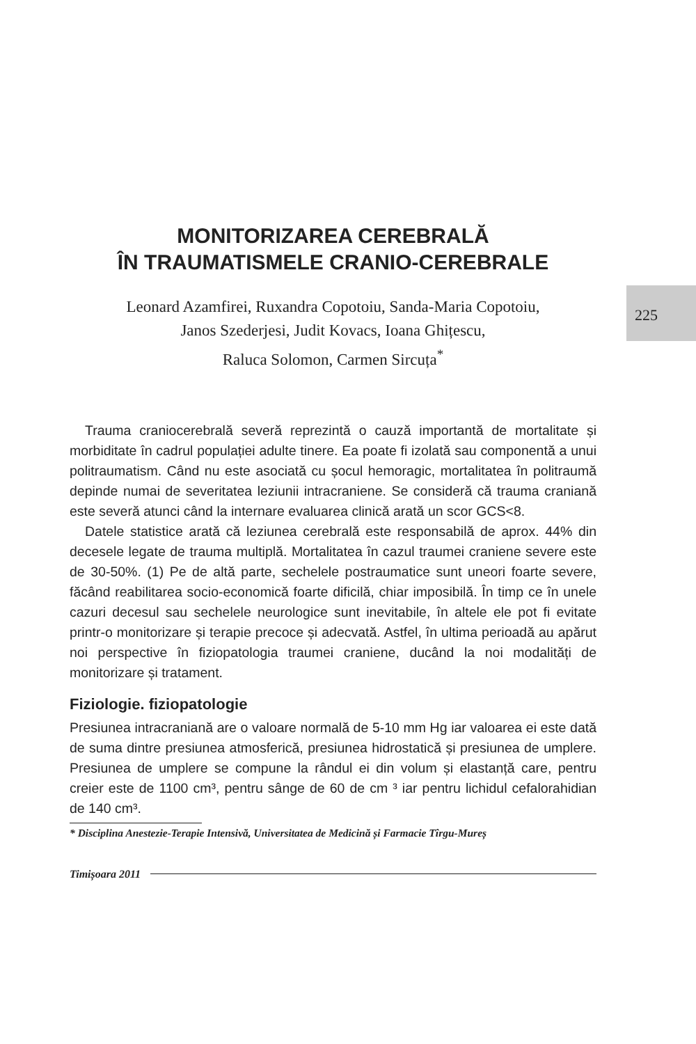225
MONITORIZAREA CEREBRALĂ
ÎN TRAUMATISMELE CRANIO-CEREBRALE
Leonard Azamfirei, Ruxandra Copotoiu, Sanda-Maria Copotoiu,
Janos Szederjesi, Judit Kovacs, Ioana Ghițescu,
Raluca Solomon, Carmen Sircuța<sup>*</sup>
Trauma craniocerebrală severă reprezintă o cauză importantă de mortalitate și morbiditate în cadrul populației adulte tinere. Ea poate fi izolată sau componentă a unui politraumatism. Când nu este asociată cu șocul hemoragic, mortalitatea în politraumă depinde numai de severitatea leziunii intracraniene. Se consideră că trauma craniană este severă atunci când la internare evaluarea clinică arată un scor GCS<8.
Datele statistice arată că leziunea cerebrală este responsabilă de aprox. 44% din decesele legate de trauma multiplă. Mortalitatea în cazul traumei craniene severe este de 30-50%. (1) Pe de altă parte, sechelele postraumatice sunt uneori foarte severe, făcând reabilitarea socio-economică foarte dificilă, chiar imposibilă. În timp ce în unele cazuri decesul sau sechelele neurologice sunt inevitabile, în altele ele pot fi evitate printr-o monitorizare și terapie precoce și adecvată. Astfel, în ultima perioadă au apărut noi perspective în fiziopatologia traumei craniene, ducând la noi modalități de monitorizare și tratament.
Fiziologie. fiziopatologie
Presiunea intracraniană are o valoare normală de 5-10 mm Hg iar valoarea ei este dată de suma dintre presiunea atmosferică, presiunea hidrostatică și presiunea de umplere. Presiunea de umplere se compune la rândul ei din volum și elastanță care, pentru creier este de 1100 cm³, pentru sânge de 60 de cm ³ iar pentru lichidul cefalorahidian de 140 cm³.
* Disciplina Anestezie-Terapie Intensivă, Universitatea de Medicină și Farmacie Tîrgu-Mureș
Timișoara 2011